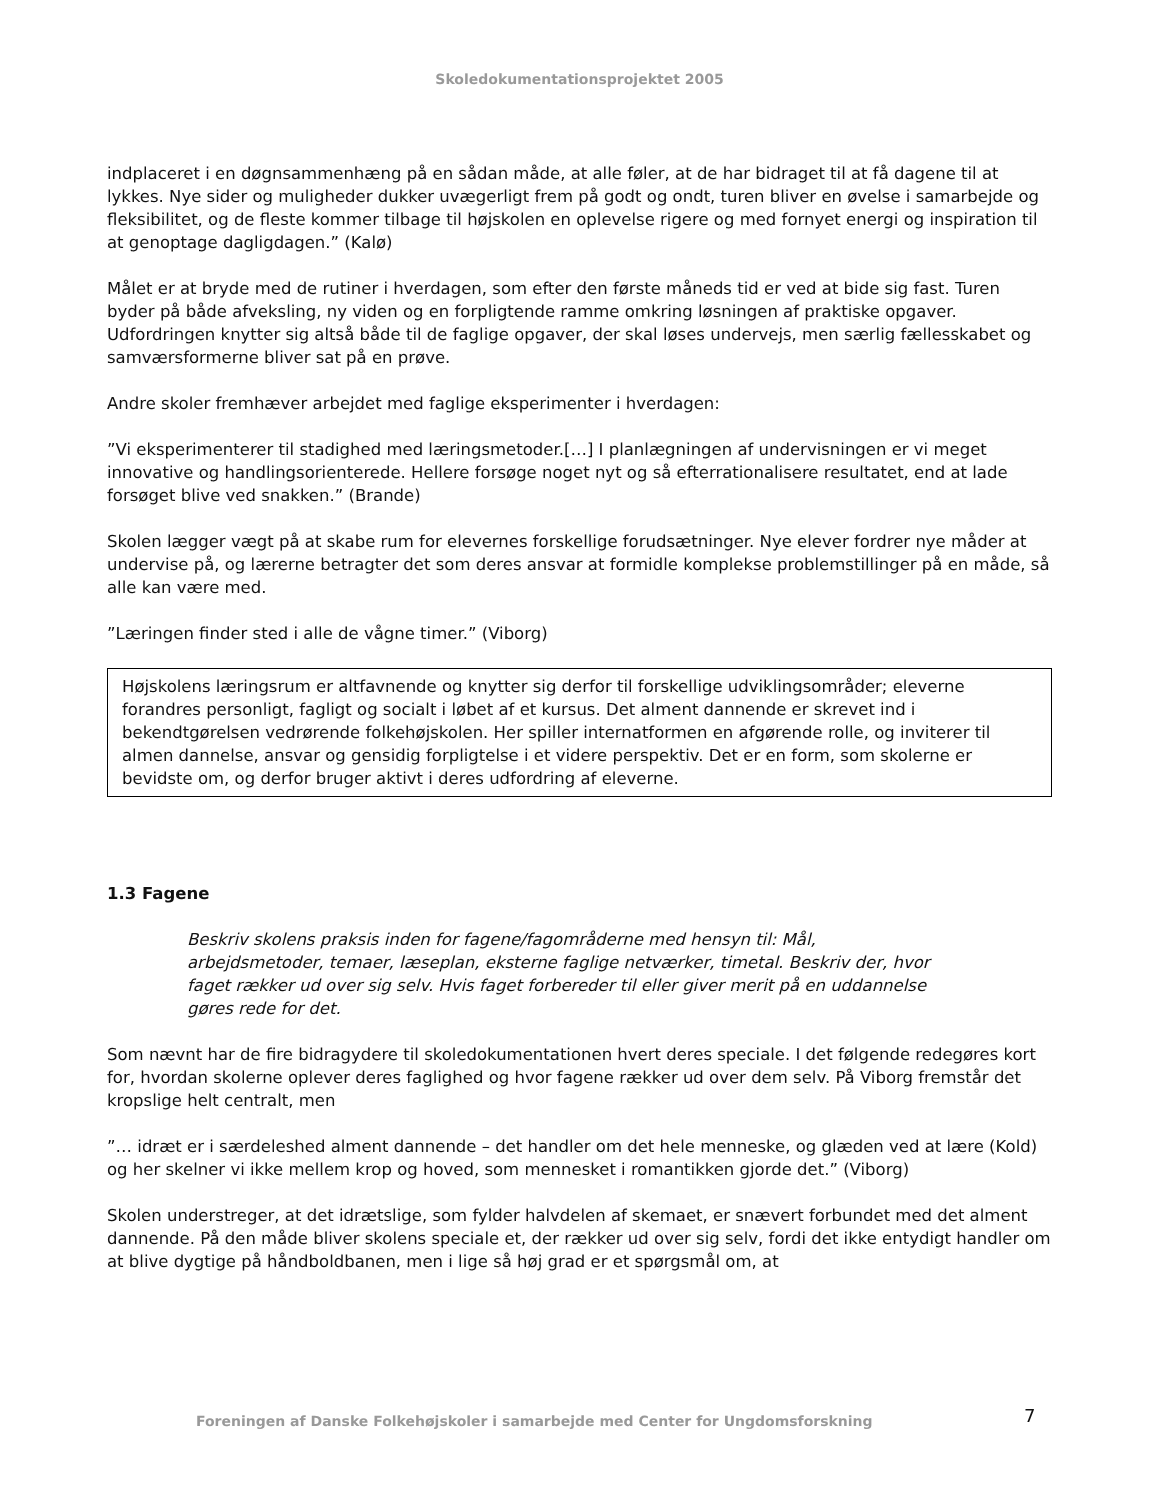Skoledokumentationsprojektet 2005
indplaceret i en døgnsammenhæng på en sådan måde, at alle føler, at de har bidraget til at få dagene til at lykkes. Nye sider og muligheder dukker uvægerligt frem på godt og ondt, turen bliver en øvelse i samarbejde og fleksibilitet, og de fleste kommer tilbage til højskolen en oplevelse rigere og med fornyet energi og inspiration til at genoptage dagligdagen.” (Kalø)
Målet er at bryde med de rutiner i hverdagen, som efter den første måneds tid er ved at bide sig fast. Turen byder på både afveksling, ny viden og en forpligtende ramme omkring løsningen af praktiske opgaver. Udfordringen knytter sig altså både til de faglige opgaver, der skal løses undervejs, men særlig fællesskabet og samværsformerne bliver sat på en prøve.
Andre skoler fremhæver arbejdet med faglige eksperimenter i hverdagen:
”Vi eksperimenterer til stadighed med læringsmetoder.[…] I planlægningen af undervisningen er vi meget innovative og handlingsorienterede. Hellere forsøge noget nyt og så efterrationalisere resultatet, end at lade forsøget blive ved snakken.” (Brande)
Skolen lægger vægt på at skabe rum for elevernes forskellige forudsætninger. Nye elever fordrer nye måder at undervise på, og lærerne betragter det som deres ansvar at formidle komplekse problemstillinger på en måde, så alle kan være med.
”Læringen finder sted i alle de vågne timer.” (Viborg)
Højskolens læringsrum er altfavnende og knytter sig derfor til forskellige udviklingsområder; eleverne forandres personligt, fagligt og socialt i løbet af et kursus. Det alment dannende er skrevet ind i bekendtgørelsen vedrørende folkehøjskolen. Her spiller internatformen en afgørende rolle, og inviterer til almen dannelse, ansvar og gensidig forpligtelse i et videre perspektiv. Det er en form, som skolerne er bevidste om, og derfor bruger aktivt i deres udfordring af eleverne.
1.3 Fagene
Beskriv skolens praksis inden for fagene/fagområderne med hensyn til: Mål, arbejdsmetoder, temaer, læseplan, eksterne faglige netværker, timetal. Beskriv der, hvor faget rækker ud over sig selv. Hvis faget forbereder til eller giver merit på en uddannelse gøres rede for det.
Som nævnt har de fire bidragydere til skoledokumentationen hvert deres speciale. I det følgende redegøres kort for, hvordan skolerne oplever deres faglighed og hvor fagene rækker ud over dem selv. På Viborg fremstår det kropslige helt centralt, men
”… idræt er i særdeleshed alment dannende – det handler om det hele menneske, og glæden ved at lære (Kold) og her skelner vi ikke mellem krop og hoved, som mennesket i romantikken gjorde det.” (Viborg)
Skolen understreger, at det idrætslige, som fylder halvdelen af skemaet, er snævert forbundet med det alment dannende. På den måde bliver skolens speciale et, der rækker ud over sig selv, fordi det ikke entydigt handler om at blive dygtige på håndboldbanen, men i lige så høj grad er et spørgsmål om, at
Foreningen af Danske Folkehøjskoler i samarbejde med Center for Ungdomsforskning 7